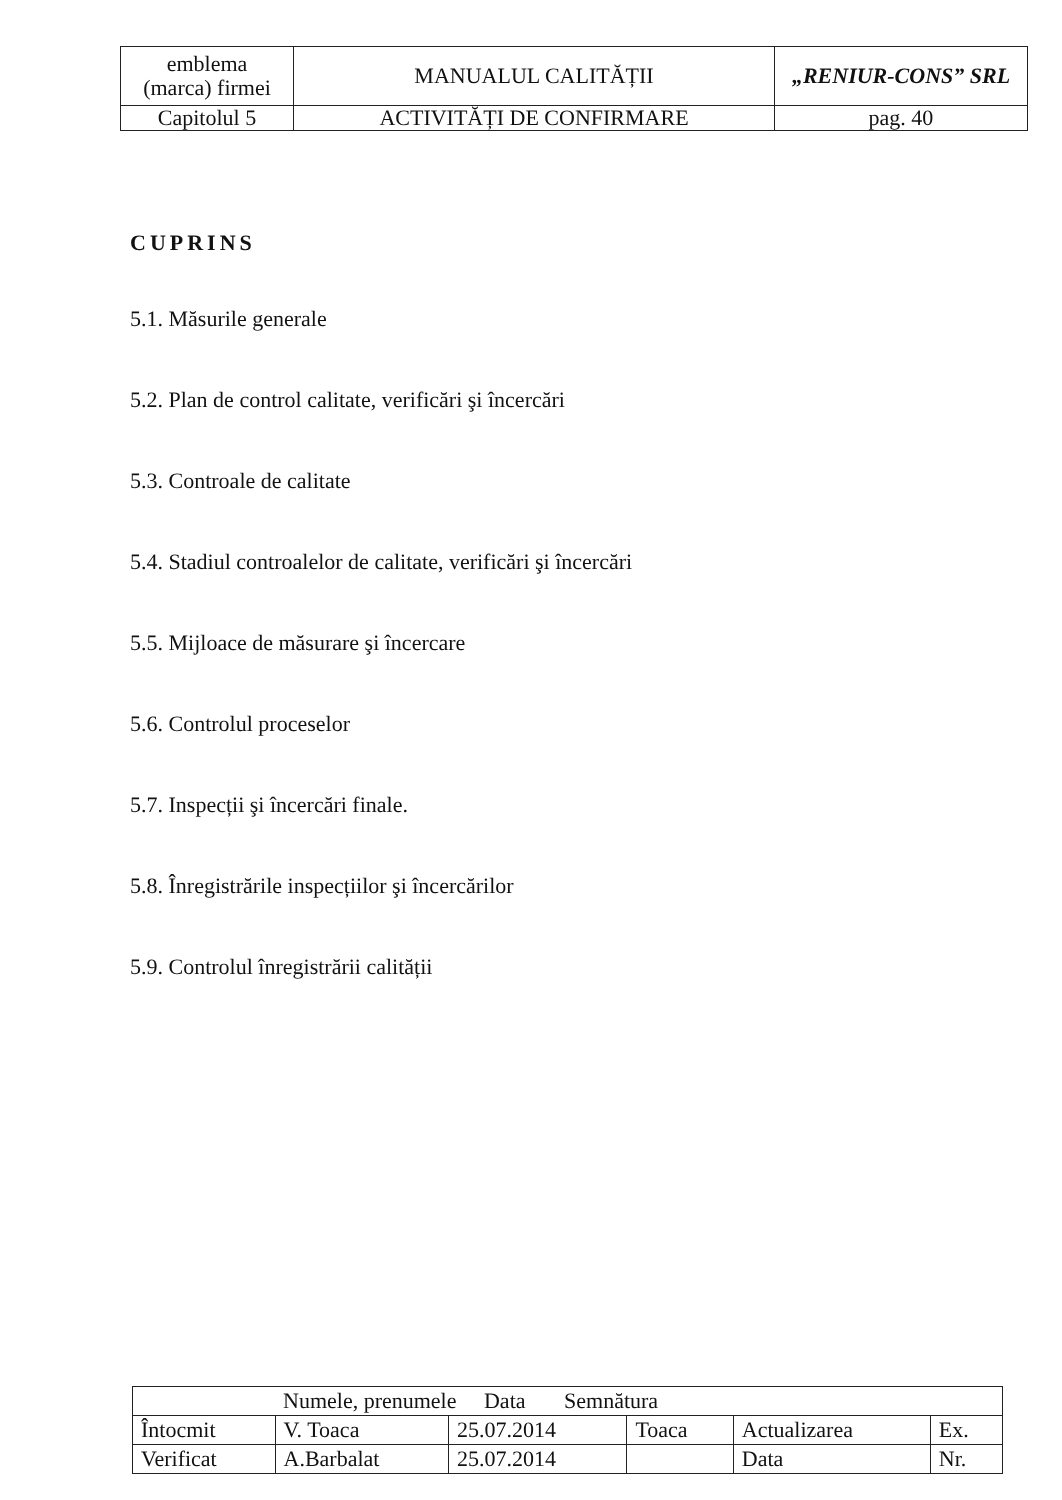| emblema (marca) firmei | MANUALUL CALITĂȚII | „RENIUR-CONS” SRL |
| Capitolul 5 | ACTIVITĂȚI DE CONFIRMARE | pag. 40 |
CUPRINS
5.1. Măsurile generale
5.2. Plan de control calitate, verificări şi încercări
5.3. Controale de calitate
5.4. Stadiul controalelor de calitate, verificări şi încercări
5.5. Mijloace de măsurare şi încercare
5.6. Controlul proceselor
5.7. Inspecții şi încercări finale.
5.8. Înregistrările inspecțiilor şi încercărilor
5.9. Controlul înregistrării calității
| Numele, prenumele Data Semnătura | | | | | |
| Întocmit | V. Toaca | 25.07.2014 | Toaca | Actualizarea | Ex. |
| Verificat | A.Barbalat | 25.07.2014 | | Data | Nr. |